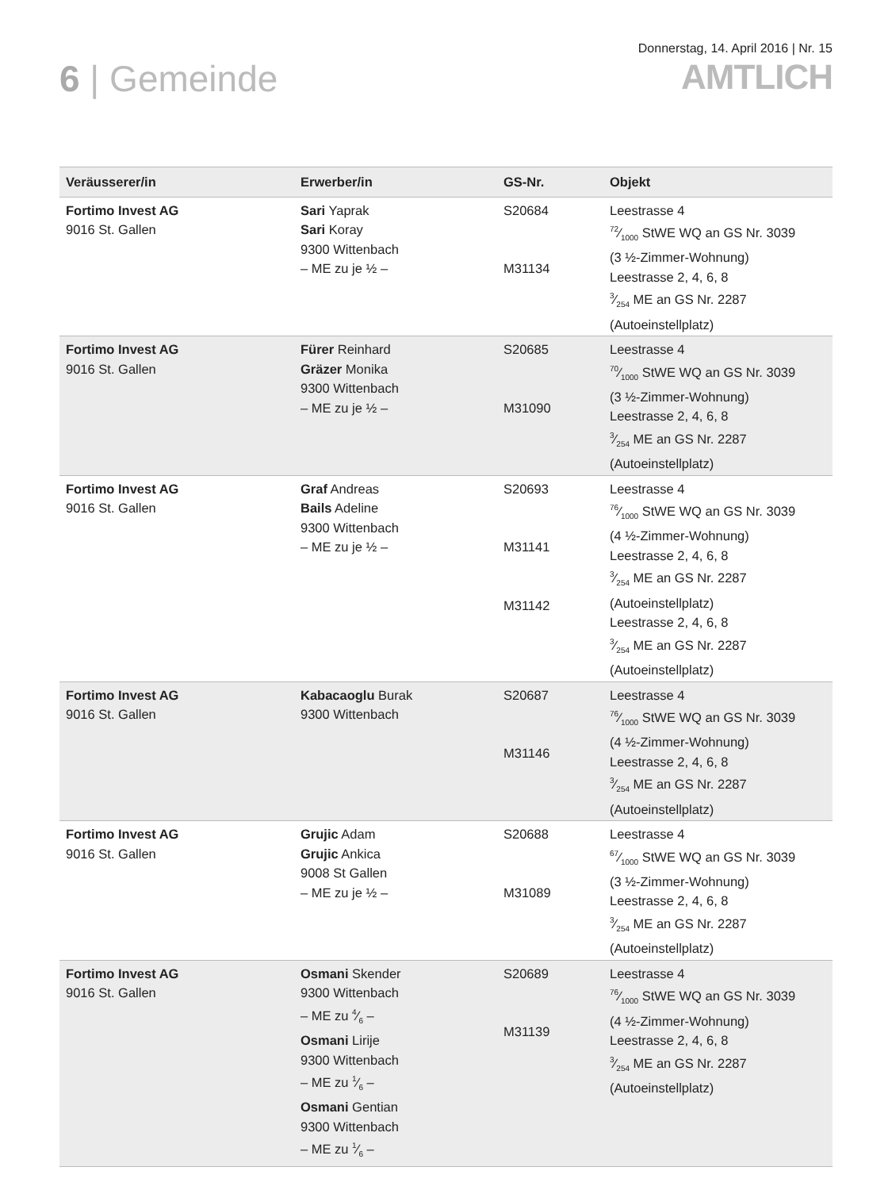6 | Gemeinde
Donnerstag, 14. April 2016 | Nr. 15
AMTLICH
| Veräusserer/in | Erwerber/in | GS-Nr. | Objekt |
| --- | --- | --- | --- |
| Fortimo Invest AG 9016 St. Gallen | Sari Yaprak Sari Koray 9300 Wittenbach – ME zu je ½ – | S20684 M31134 | Leestrasse 4 72⁄1000 StWE WQ an GS Nr. 3039 (3 ½-Zimmer-Wohnung) Leestrasse 2, 4, 6, 8 3⁄254 ME an GS Nr. 2287 (Autoeinstellplatz) |
| Fortimo Invest AG 9016 St. Gallen | Fürer Reinhard Gräzer Monika 9300 Wittenbach – ME zu je ½ – | S20685 M31090 | Leestrasse 4 70⁄1000 StWE WQ an GS Nr. 3039 (3 ½-Zimmer-Wohnung) Leestrasse 2, 4, 6, 8 3⁄254 ME an GS Nr. 2287 (Autoeinstellplatz) |
| Fortimo Invest AG 9016 St. Gallen | Graf Andreas Bails Adeline 9300 Wittenbach – ME zu je ½ – | S20693 M31141 M31142 | Leestrasse 4 76⁄1000 StWE WQ an GS Nr. 3039 (4 ½-Zimmer-Wohnung) Leestrasse 2, 4, 6, 8 3⁄254 ME an GS Nr. 2287 (Autoeinstellplatz) Leestrasse 2, 4, 6, 8 3⁄254 ME an GS Nr. 2287 (Autoeinstellplatz) |
| Fortimo Invest AG 9016 St. Gallen | Kabacaoglu Burak 9300 Wittenbach | S20687 M31146 | Leestrasse 4 76⁄1000 StWE WQ an GS Nr. 3039 (4 ½-Zimmer-Wohnung) Leestrasse 2, 4, 6, 8 3⁄254 ME an GS Nr. 2287 (Autoeinstellplatz) |
| Fortimo Invest AG 9016 St. Gallen | Grujic Adam Grujic Ankica 9008 St Gallen – ME zu je ½ – | S20688 M31089 | Leestrasse 4 67⁄1000 StWE WQ an GS Nr. 3039 (3 ½-Zimmer-Wohnung) Leestrasse 2, 4, 6, 8 3⁄254 ME an GS Nr. 2287 (Autoeinstellplatz) |
| Fortimo Invest AG 9016 St. Gallen | Osmani Skender 9300 Wittenbach – ME zu 4⁄6 – Osmani Lirije 9300 Wittenbach – ME zu 1⁄6 – Osmani Gentian 9300 Wittenbach – ME zu 1⁄6 – | S20689 M31139 | Leestrasse 4 76⁄1000 StWE WQ an GS Nr. 3039 (4 ½-Zimmer-Wohnung) Leestrasse 2, 4, 6, 8 3⁄254 ME an GS Nr. 2287 (Autoeinstellplatz) |